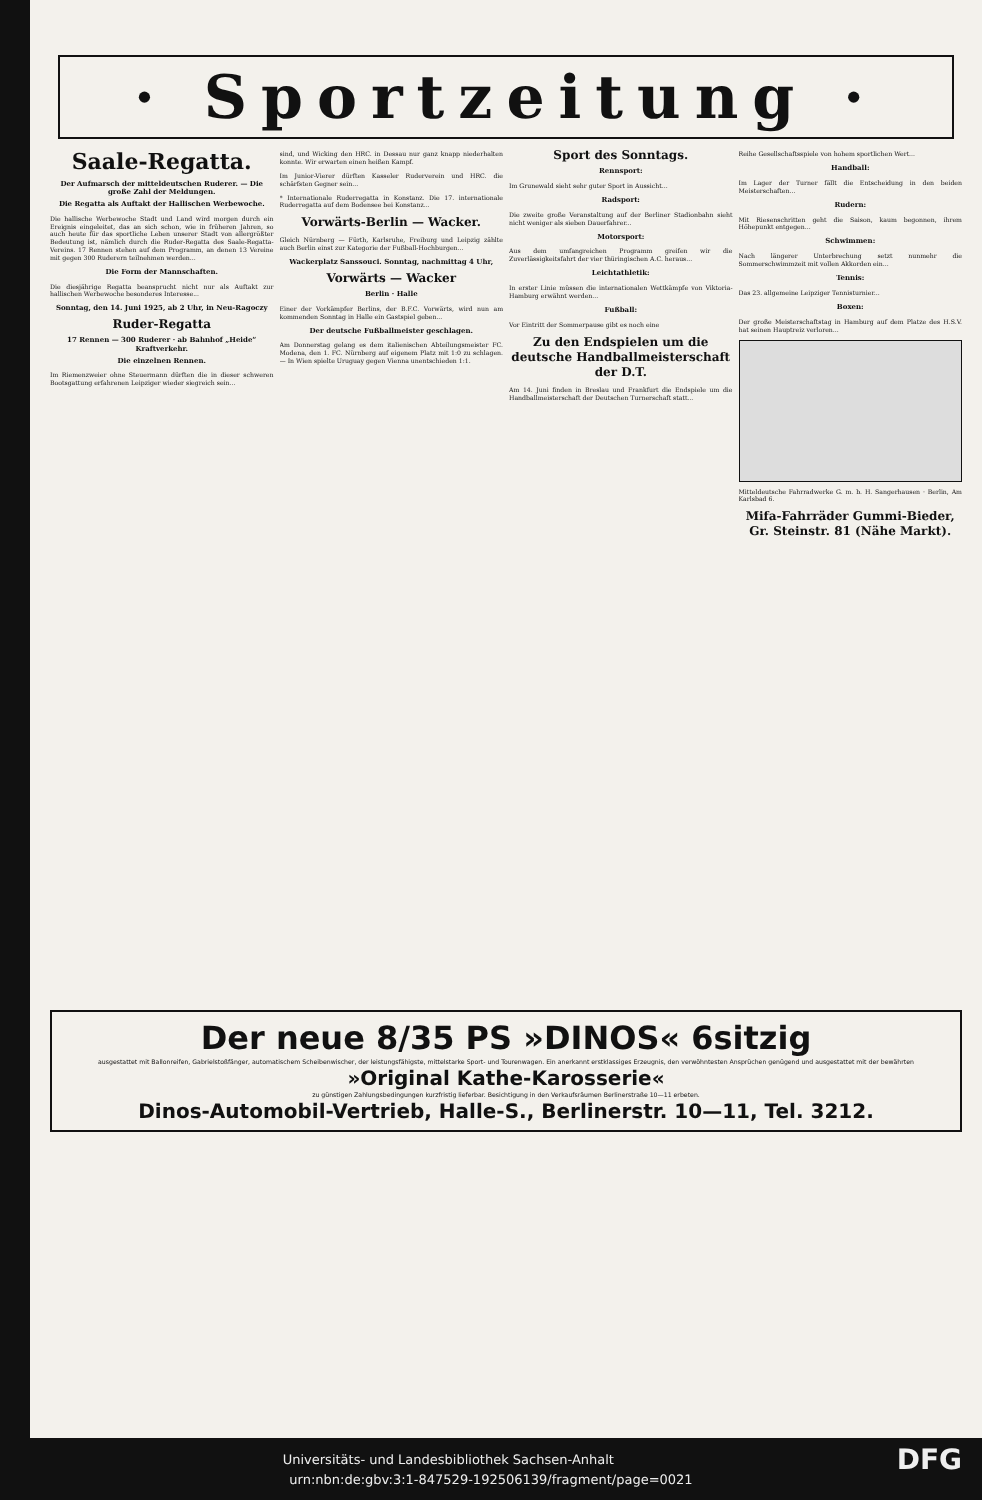· Sportzeitung ·
Saale-Regatta.
Der Aufmarsch der mitteldeutschen Ruderer. — Die große Zahl der Meldungen.
Die Regatta als Auftakt der Hallischen Werbewoche.
Die hallische Werbewoche Stadt und Land wird morgen durch ein Ereignis eingeleitet, das an sich schon, wie in früheren Jahren, so auch heute für das sportliche Leben unserer Stadt von allergrößter Bedeutung ist, nämlich durch die Ruder-Regatta des Saale-Regatta-Vereins. 17 Rennen stehen auf dem Programm, an denen 13 Vereine mit gegen 300 Ruderern teilnehmen werden...
Die Form der Mannschaften.
Die diesjährige Regatta beansprucht nicht nur als Auftakt zur hallischen Werbewoche besonderes Interesse...
Sonntag, den 14. Juni 1925, ab 2 Uhr, in Neu-Ragoczy
Ruder-Regatta
17 Rennen — 300 Ruderer · ab Bahnhof „Heide“ Kraftverkehr.
Die einzelnen Rennen.
Im Riemenzweier ohne Steuermann dürften die in dieser schweren Bootsgattung erfahrenen Leipziger wieder siegreich sein...
sind, und Wicking den HRC. in Dessau nur ganz knapp niederhalten konnte. Wir erwarten einen heißen Kampf.
Im Junior-Vierer dürften Kasseler Ruderverein und HRC. die schärfsten Gegner sein...
* Internationale Ruderregatta in Konstanz. Die 17. internationale Ruderregatta auf dem Bodensee bei Konstanz...
Vorwärts-Berlin — Wacker.
Gleich Nürnberg — Fürth, Karlsruhe, Freiburg und Leipzig zählte auch Berlin einst zur Kategorie der Fußball-Hochburgen...
Wackerplatz Sanssouci. Sonntag, nachmittag 4 Uhr,
Vorwärts — Wacker
Berlin · Halle
Einer der Vorkämpfer Berlins, der B.F.C. Vorwärts, wird nun am kommenden Sonntag in Halle ein Gastspiel geben...
Der deutsche Fußballmeister geschlagen.
Am Donnerstag gelang es dem italienischen Abteilungsmeister FC. Modena, den 1. FC. Nürnberg auf eigenem Platz mit 1:0 zu schlagen. — In Wien spielte Uruguay gegen Vienna unentschieden 1:1.
Sport des Sonntags.
Rennsport:
Im Grunewald sieht sehr guter Sport in Aussicht...
Radsport:
Die zweite große Veranstaltung auf der Berliner Stadionbahn sieht nicht weniger als sieben Dauerfahrer...
Motorsport:
Aus dem umfangreichen Programm greifen wir die Zuverlässigkeitsfahrt der vier thüringischen A.C. heraus...
Leichtathletik:
In erster Linie müssen die internationalen Wettkämpfe von Viktoria-Hamburg erwähnt werden...
Fußball:
Vor Eintritt der Sommerpause gibt es noch eine
Zu den Endspielen um die deutsche Handballmeisterschaft der D.T.
Am 14. Juni finden in Breslau und Frankfurt die Endspiele um die Handballmeisterschaft der Deutschen Turnerschaft statt...
Reihe Gesellschaftsspiele von hohem sportlichen Wert...
Handball:
Im Lager der Turner fällt die Entscheidung in den beiden Meisterschaften...
Rudern:
Mit Riesenschritten geht die Saison, kaum begonnen, ihrem Höhepunkt entgegen...
Schwimmen:
Nach längerer Unterbrechung setzt nunmehr die Sommerschwimmzeit mit vollen Akkorden ein...
Tennis:
Das 23. allgemeine Leipziger Tennisturnier...
Boxen:
Der große Meisterschaftstag in Hamburg auf dem Platze des H.S.V. hat seinen Hauptreiz verloren...
Mitteldeutsche Fahrradwerke G. m. b. H. Sangerhausen · Berlin, Am Karlsbad 6.
Mifa-Fahrräder Gummi-Bieder, Gr. Steinstr. 81 (Nähe Markt).
Der neue 8/35 PS »DINOS« 6sitzig
ausgestattet mit Ballonreifen, Gabrielstoßfänger, automatischem Scheibenwischer, der leistungsfähigste, mittelstarke Sport- und Tourenwagen. Ein anerkannt erstklassiges Erzeugnis, den verwöhntesten Ansprüchen genügend und ausgestattet mit der bewährten
»Original Kathe-Karosserie«
zu günstigen Zahlungsbedingungen kurzfristig lieferbar. Besichtigung in den Verkaufsräumen Berlinerstraße 10—11 erbeten.
Dinos-Automobil-Vertrieb, Halle-S., Berlinerstr. 10—11, Tel. 3212.
DFG Universitäts- und Landesbibliothek Sachsen-Anhalt
urn:nbn:de:gbv:3:1-847529-192506139/fragment/page=0021